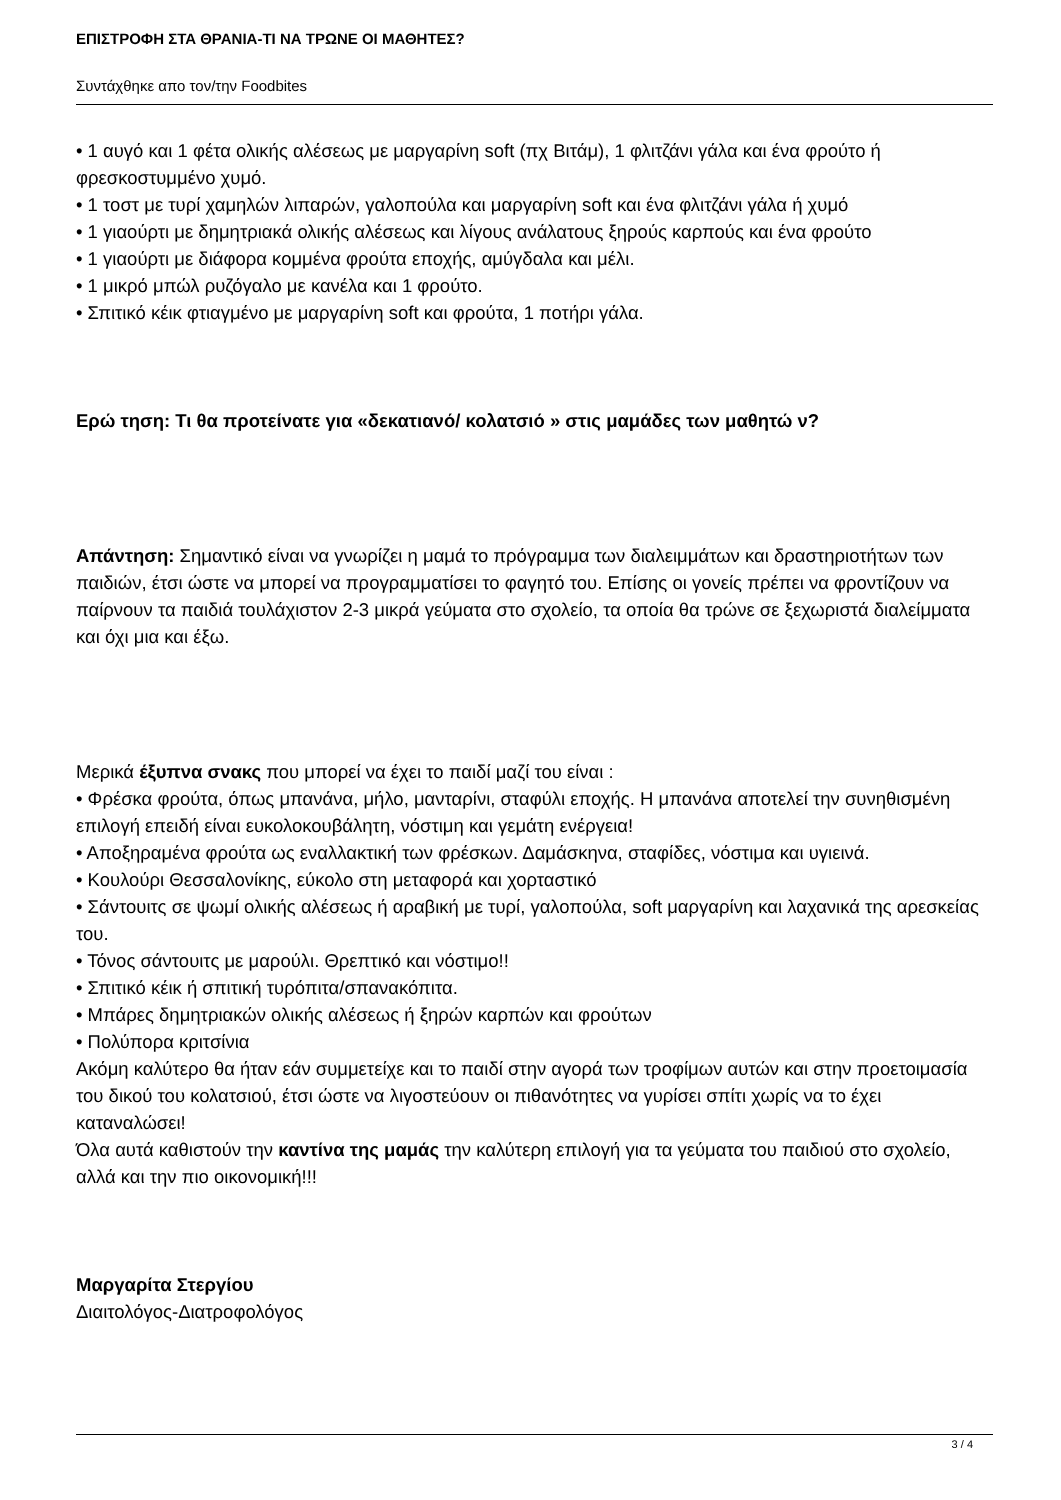ΕΠΙΣΤΡΟΦΗ ΣΤΑ ΘΡΑΝΙΑ-ΤΙ ΝΑ ΤΡΩΝΕ ΟΙ ΜΑΘΗΤΕΣ?
Συντάχθηκε απο τον/την Foodbites
• 1 αυγό και 1 φέτα ολικής αλέσεως με μαργαρίνη soft (πχ Βιτάμ), 1 φλιτζάνι γάλα και ένα φρούτο ή φρεσκοστυμμένο χυμό.
• 1 τοστ με τυρί χαμηλών λιπαρών, γαλοπούλα και μαργαρίνη soft και ένα φλιτζάνι γάλα ή χυμό
• 1 γιαούρτι με δημητριακά ολικής αλέσεως και λίγους ανάλατους ξηρούς καρπούς και ένα φρούτο
• 1 γιαούρτι με διάφορα κομμένα φρούτα εποχής, αμύγδαλα και μέλι.
• 1 μικρό μπώλ ρυζόγαλο με κανέλα και 1 φρούτο.
• Σπιτικό κέικ φτιαγμένο με μαργαρίνη soft και φρούτα, 1 ποτήρι γάλα.
Ερώ τηση: Τι θα προτείνατε για «δεκατιανό/ κολατσιό » στις μαμάδες των μαθητώ ν?
Απάντηση: Σημαντικό είναι να γνωρίζει η μαμά το πρόγραμμα των διαλειμμάτων και δραστηριοτήτων των παιδιών, έτσι ώστε να μπορεί να προγραμματίσει το φαγητό του. Επίσης οι γονείς πρέπει να φροντίζουν να παίρνουν τα παιδιά τουλάχιστον 2-3 μικρά γεύματα στο σχολείο, τα οποία θα τρώνε σε ξεχωριστά διαλείμματα και όχι μια και έξω.
Μερικά έξυπνα σνακς που μπορεί να έχει το παιδί μαζί του είναι :
• Φρέσκα φρούτα, όπως μπανάνα, μήλο, μανταρίνι, σταφύλι εποχής. Η μπανάνα αποτελεί την συνηθισμένη επιλογή επειδή είναι ευκολοκουβάλητη, νόστιμη και γεμάτη ενέργεια!
• Αποξηραμένα φρούτα ως εναλλακτική των φρέσκων. Δαμάσκηνα, σταφίδες, νόστιμα και υγιεινά.
• Κουλούρι Θεσσαλονίκης, εύκολο στη μεταφορά και χορταστικό
• Σάντουιτς σε ψωμί ολικής αλέσεως ή αραβική με τυρί, γαλοπούλα, soft μαργαρίνη και λαχανικά της αρεσκείας του.
• Τόνος σάντουιτς με μαρούλι. Θρεπτικό και νόστιμο!!
• Σπιτικό κέικ ή σπιτική τυρόπιτα/σπανακόπιτα.
• Μπάρες δημητριακών ολικής αλέσεως ή ξηρών καρπών και φρούτων
• Πολύπορα κριτσίνια
Ακόμη καλύτερο θα ήταν εάν συμμετείχε και το παιδί στην αγορά των τροφίμων αυτών και στην προετοιμασία του δικού του κολατσιού, έτσι ώστε να λιγοστεύουν οι πιθανότητες να γυρίσει σπίτι χωρίς να το έχει καταναλώσει!
Όλα αυτά καθιστούν την καντίνα της μαμάς την καλύτερη επιλογή για τα γεύματα του παιδιού στο σχολείο, αλλά και την πιο οικονομική!!!
Μαργαρίτα Στεργίου
Διαιτολόγος-Διατροφολόγος
3 / 4